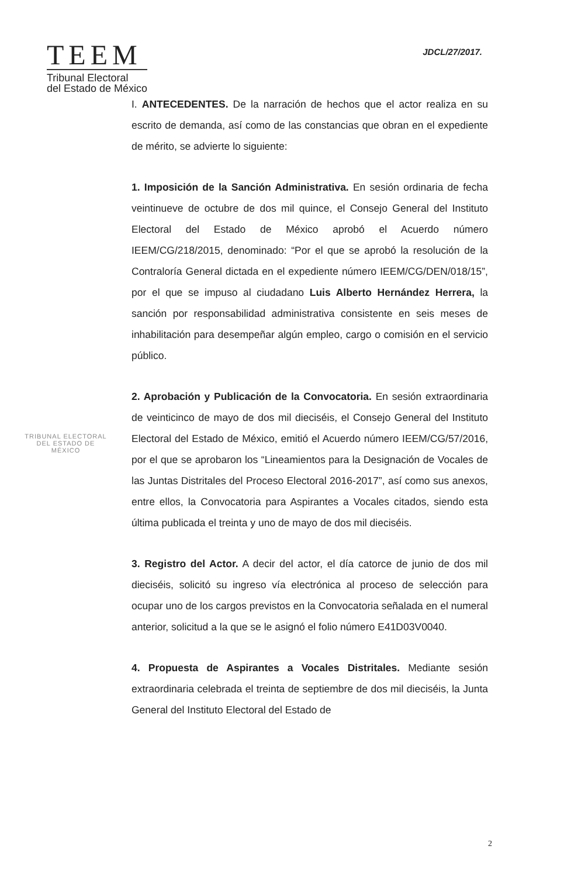TEEM
Tribunal Electoral
del Estado de México
JDCL/27/2017.
TRIBUNAL ELECTORAL
DEL ESTADO DE
MÉXICO
I. ANTECEDENTES. De la narración de hechos que el actor realiza en su escrito de demanda, así como de las constancias que obran en el expediente de mérito, se advierte lo siguiente:
1. Imposición de la Sanción Administrativa. En sesión ordinaria de fecha veintinueve de octubre de dos mil quince, el Consejo General del Instituto Electoral del Estado de México aprobó el Acuerdo número IEEM/CG/218/2015, denominado: “Por el que se aprobó la resolución de la Contraloría General dictada en el expediente número IEEM/CG/DEN/018/15”, por el que se impuso al ciudadano Luis Alberto Hernández Herrera, la sanción por responsabilidad administrativa consistente en seis meses de inhabilitación para desempeñar algún empleo, cargo o comisión en el servicio público.
2. Aprobación y Publicación de la Convocatoria. En sesión extraordinaria de veinticinco de mayo de dos mil dieciséis, el Consejo General del Instituto Electoral del Estado de México, emitió el Acuerdo número IEEM/CG/57/2016, por el que se aprobaron los “Lineamientos para la Designación de Vocales de las Juntas Distritales del Proceso Electoral 2016-2017”, así como sus anexos, entre ellos, la Convocatoria para Aspirantes a Vocales citados, siendo esta última publicada el treinta y uno de mayo de dos mil dieciséis.
3. Registro del Actor. A decir del actor, el día catorce de junio de dos mil dieciséis, solicitó su ingreso vía electrónica al proceso de selección para ocupar uno de los cargos previstos en la Convocatoria señalada en el numeral anterior, solicitud a la que se le asignó el folio número E41D03V0040.
4. Propuesta de Aspirantes a Vocales Distritales. Mediante sesión extraordinaria celebrada el treinta de septiembre de dos mil dieciséis, la Junta General del Instituto Electoral del Estado de
2